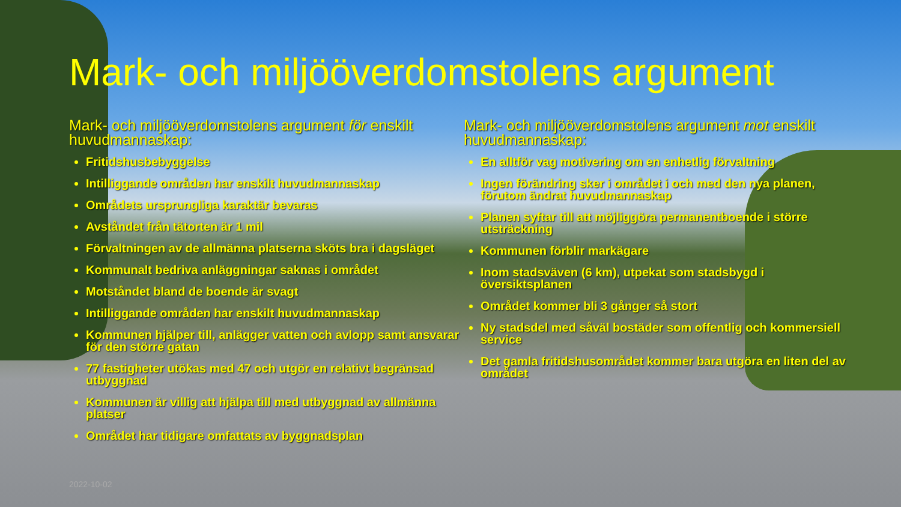Mark- och miljööverdomstolens argument
Mark- och miljööverdomstolens argument för enskilt huvudmannaskap:
Fritidshusbebyggelse
Intilliggande områden har enskilt huvudmannaskap
Områdets ursprungliga karaktär bevaras
Avståndet från tätorten är 1 mil
Förvaltningen av de allmänna platserna sköts bra i dagsläget
Kommunalt bedriva anläggningar saknas i området
Motståndet bland de boende är svagt
Intilliggande områden har enskilt huvudmannaskap
Kommunen hjälper till, anlägger vatten och avlopp samt ansvarar för den större gatan
77 fastigheter utökas med 47 och utgör en relativt begränsad utbyggnad
Kommunen är villig att hjälpa till med utbyggnad av allmänna platser
Området har tidigare omfattats av byggnadsplan
Mark- och miljööverdomstolens argument mot enskilt huvudmannaskap:
En alltför vag motivering om en enhetlig förvaltning
Ingen förändring sker i området i och med den nya planen, förutom ändrat huvudmannaskap
Planen syftar till att möjliggöra permanentboende i större utsträckning
Kommunen förblir markägare
Inom stadsväven (6 km), utpekat som stadsbygd i översiktsplanen
Området kommer bli 3 gånger så stort
Ny stadsdel med såväl bostäder som offentlig och kommersiell service
Det gamla fritidshusområdet kommer bara utgöra en liten del av området
2022-10-02